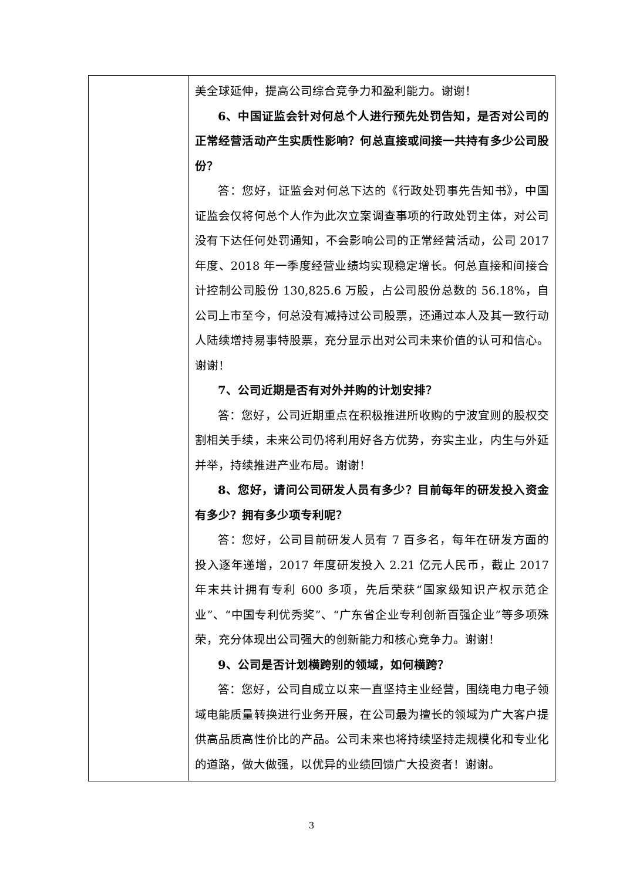| | 美全球延伸，提高公司综合竞争力和盈利能力。谢谢！ 6、中国证监会针对何总个人进行预先处罚告知，是否对公司的正常经营活动产生实质性影响？何总直接或间接一共持有多少公司股份？ 答：您好，证监会对何总下达的《行政处罚事先告知书》，中国证监会仅将何总个人作为此次立案调查事项的行政处罚主体，对公司没有下达任何处罚通知，不会影响公司的正常经营活动，公司 2017 年度、2018 年一季度经营业绩均实现稳定增长。何总直接和间接合计控制公司股份 130,825.6 万股，占公司股份总数的 56.18%，自公司上市至今，何总没有减持过公司股票，还通过本人及其一致行动人陆续增持易事特股票，充分显示出对公司未来价值的认可和信心。谢谢！ 7、公司近期是否有对外并购的计划安排？ 答：您好，公司近期重点在积极推进所收购的宁波宜则的股权交割相关手续，未来公司仍将利用好各方优势，夯实主业，内生与外延并举，持续推进产业布局。谢谢！ 8、您好，请问公司研发人员有多少？目前每年的研发投入资金有多少？拥有多少项专利呢？ 答：您好，公司目前研发人员有 7 百多名，每年在研发方面的投入逐年递增，2017 年度研发投入 2.21 亿元人民币，截止 2017 年末共计拥有专利 600 多项，先后荣获“国家级知识产权示范企业”、“中国专利优秀奖”、“广东省企业专利创新百强企业”等多项殊荣，充分体现出公司强大的创新能力和核心竞争力。谢谢！ 9、公司是否计划横跨别的领域，如何横跨？ 答：您好，公司自成立以来一直坚持主业经营，围绕电力电子领域电能质量转换进行业务开展，在公司最为擅长的领域为广大客户提供高品质高性价比的产品。公司未来也将持续坚持走规模化和专业化的道路，做大做强，以优异的业绩回馈广大投资者！谢谢。 |
3